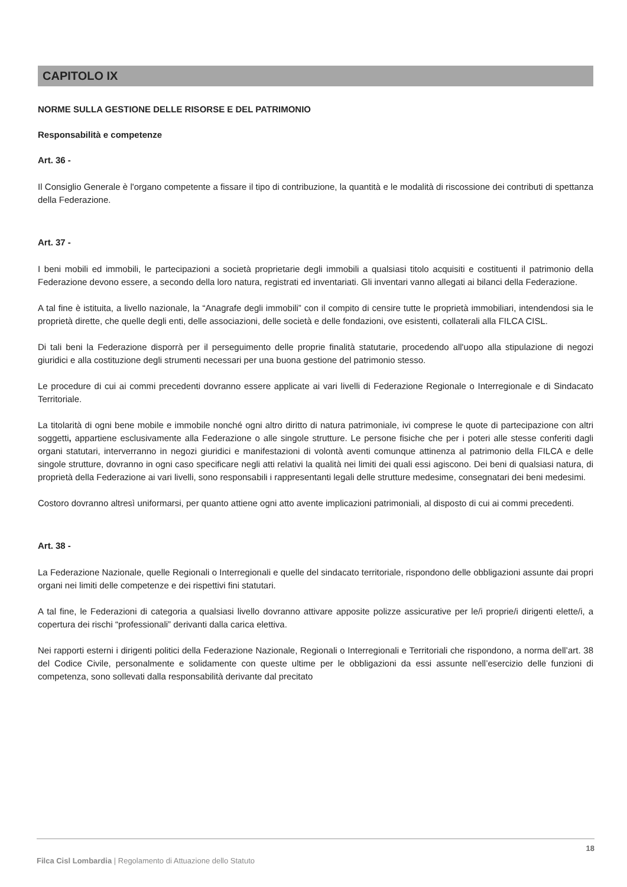CAPITOLO IX
NORME SULLA GESTIONE DELLE RISORSE E DEL PATRIMONIO
Responsabilità e competenze
Art. 36 -
Il Consiglio Generale è l'organo competente a fissare il tipo di contribuzione, la quantità e le modalità di riscossione dei contributi di spettanza della Federazione.
Art. 37 -
I beni mobili ed immobili, le partecipazioni a società proprietarie degli immobili a qualsiasi titolo acquisiti e costituenti il patrimonio della Federazione devono essere, a secondo della loro natura, registrati ed inventariati. Gli inventari vanno allegati ai bilanci della Federazione.
A tal fine è istituita, a livello nazionale, la “Anagrafe degli immobili” con il compito di censire tutte le proprietà immobiliari, intendendosi sia le proprietà dirette, che quelle degli enti, delle associazioni, delle società e delle fondazioni, ove esistenti, collaterali alla FILCA CISL.
Di tali beni la Federazione disporrà per il perseguimento delle proprie finalità statutarie, procedendo all'uopo alla stipulazione di negozi giuridici e alla costituzione degli strumenti necessari per una buona gestione del patrimonio stesso.
Le procedure di cui ai commi precedenti dovranno essere applicate ai vari livelli di Federazione Regionale o Interregionale e di Sindacato Territoriale.
La titolarità di ogni bene mobile e immobile nonché ogni altro diritto di natura patrimoniale, ivi comprese le quote di partecipazione con altri soggetti, appartiene esclusivamente alla Federazione o alle singole strutture. Le persone fisiche che per i poteri alle stesse conferiti dagli organi statutari, interverranno in negozi giuridici e manifestazioni di volontà aventi comunque attinenza al patrimonio della FILCA e delle singole strutture, dovranno in ogni caso specificare negli atti relativi la qualità nei limiti dei quali essi agiscono. Dei beni di qualsiasi natura, di proprietà della Federazione ai vari livelli, sono responsabili i rappresentanti legali delle strutture medesime, consegnatari dei beni medesimi.
Costoro dovranno altresì uniformarsi, per quanto attiene ogni atto avente implicazioni patrimoniali, al disposto di cui ai commi precedenti.
Art. 38 -
La Federazione Nazionale, quelle Regionali o Interregionali e quelle del sindacato territoriale, rispondono delle obbligazioni assunte dai propri organi nei limiti delle competenze e dei rispettivi fini statutari.
A tal fine, le Federazioni di categoria a qualsiasi livello dovranno attivare apposite polizze assicurative per le/i proprie/i dirigenti elette/i, a copertura dei rischi “professionali” derivanti dalla carica elettiva.
Nei rapporti esterni i dirigenti politici della Federazione Nazionale, Regionali o Interregionali e Territoriali che rispondono, a norma dell’art. 38 del Codice Civile, personalmente e solidamente con queste ultime per le obbligazioni da essi assunte nell’esercizio delle funzioni di competenza, sono sollevati dalla responsabilità derivante dal precitato
18
Filca Cisl Lombardia | Regolamento di Attuazione dello Statuto